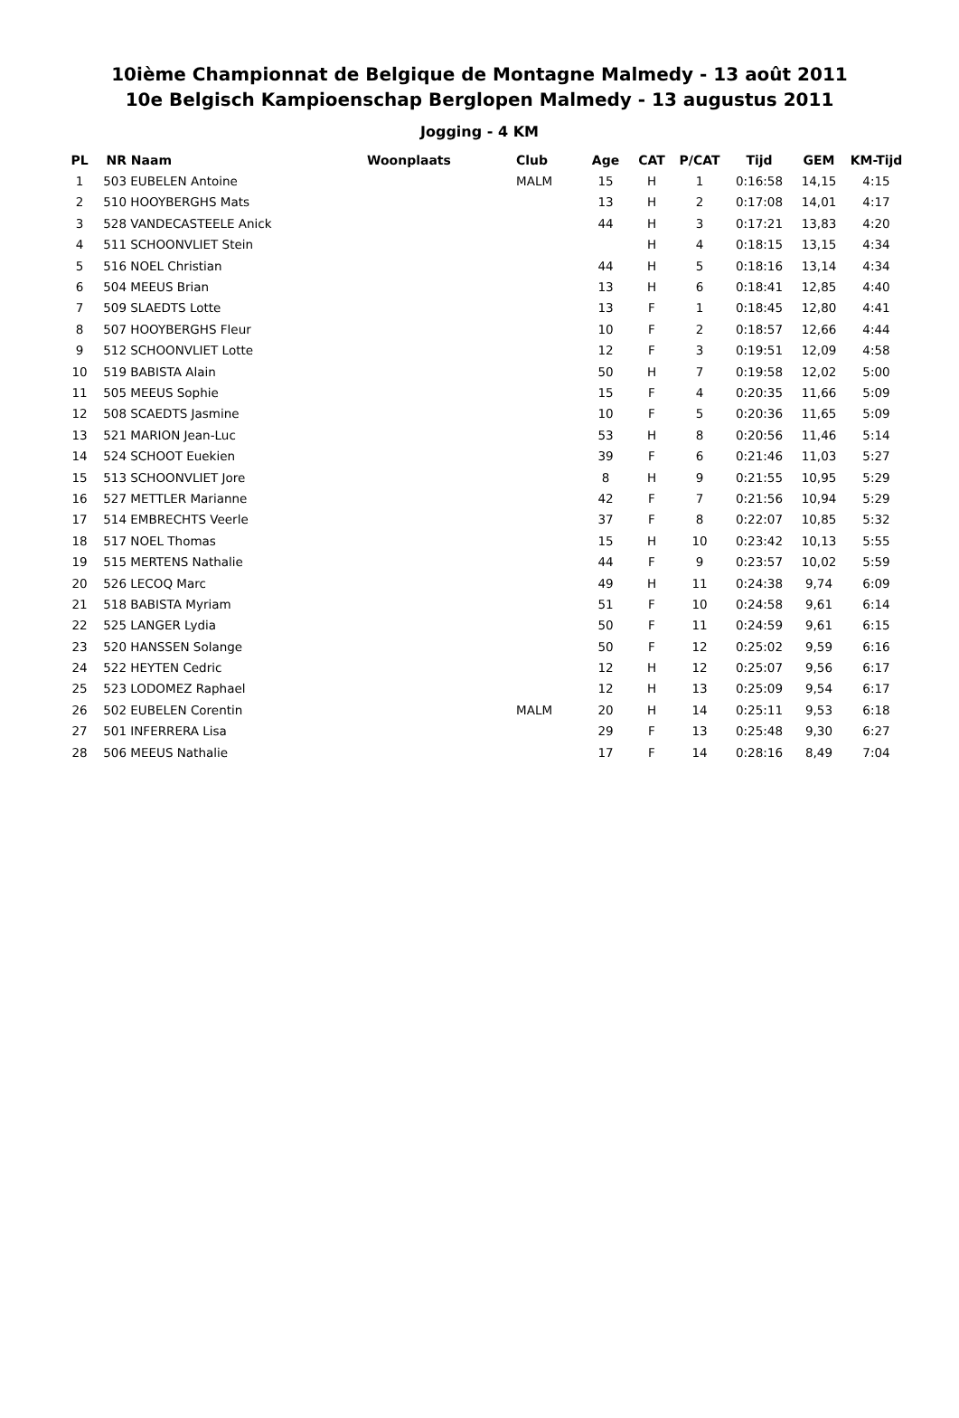10ième Championnat de Belgique de Montagne Malmedy - 13 août 2011
10e Belgisch Kampioenschap Berglopen Malmedy - 13 augustus 2011
Jogging - 4 KM
| PL | NR | Naam | Woonplaats | Club | Age | CAT | P/CAT | Tijd | GEM | KM-Tijd |
| --- | --- | --- | --- | --- | --- | --- | --- | --- | --- | --- |
| 1 | 503 | EUBELEN Antoine | | MALM | 15 | H | 1 | 0:16:58 | 14,15 | 4:15 |
| 2 | 510 | HOOYBERGHS Mats | | | 13 | H | 2 | 0:17:08 | 14,01 | 4:17 |
| 3 | 528 | VANDECASTEELE Anick | | | 44 | H | 3 | 0:17:21 | 13,83 | 4:20 |
| 4 | 511 | SCHOONVLIET Stein | | | | H | 4 | 0:18:15 | 13,15 | 4:34 |
| 5 | 516 | NOEL Christian | | | 44 | H | 5 | 0:18:16 | 13,14 | 4:34 |
| 6 | 504 | MEEUS Brian | | | 13 | H | 6 | 0:18:41 | 12,85 | 4:40 |
| 7 | 509 | SLAEDTS Lotte | | | 13 | F | 1 | 0:18:45 | 12,80 | 4:41 |
| 8 | 507 | HOOYBERGHS Fleur | | | 10 | F | 2 | 0:18:57 | 12,66 | 4:44 |
| 9 | 512 | SCHOONVLIET Lotte | | | 12 | F | 3 | 0:19:51 | 12,09 | 4:58 |
| 10 | 519 | BABISTA Alain | | | 50 | H | 7 | 0:19:58 | 12,02 | 5:00 |
| 11 | 505 | MEEUS Sophie | | | 15 | F | 4 | 0:20:35 | 11,66 | 5:09 |
| 12 | 508 | SCAEDTS Jasmine | | | 10 | F | 5 | 0:20:36 | 11,65 | 5:09 |
| 13 | 521 | MARION Jean-Luc | | | 53 | H | 8 | 0:20:56 | 11,46 | 5:14 |
| 14 | 524 | SCHOOT Euekien | | | 39 | F | 6 | 0:21:46 | 11,03 | 5:27 |
| 15 | 513 | SCHOONVLIET Jore | | | 8 | H | 9 | 0:21:55 | 10,95 | 5:29 |
| 16 | 527 | METTLER Marianne | | | 42 | F | 7 | 0:21:56 | 10,94 | 5:29 |
| 17 | 514 | EMBRECHTS Veerle | | | 37 | F | 8 | 0:22:07 | 10,85 | 5:32 |
| 18 | 517 | NOEL Thomas | | | 15 | H | 10 | 0:23:42 | 10,13 | 5:55 |
| 19 | 515 | MERTENS Nathalie | | | 44 | F | 9 | 0:23:57 | 10,02 | 5:59 |
| 20 | 526 | LECOQ Marc | | | 49 | H | 11 | 0:24:38 | 9,74 | 6:09 |
| 21 | 518 | BABISTA Myriam | | | 51 | F | 10 | 0:24:58 | 9,61 | 6:14 |
| 22 | 525 | LANGER Lydia | | | 50 | F | 11 | 0:24:59 | 9,61 | 6:15 |
| 23 | 520 | HANSSEN Solange | | | 50 | F | 12 | 0:25:02 | 9,59 | 6:16 |
| 24 | 522 | HEYTEN Cedric | | | 12 | H | 12 | 0:25:07 | 9,56 | 6:17 |
| 25 | 523 | LODOMEZ Raphael | | | 12 | H | 13 | 0:25:09 | 9,54 | 6:17 |
| 26 | 502 | EUBELEN Corentin | | MALM | 20 | H | 14 | 0:25:11 | 9,53 | 6:18 |
| 27 | 501 | INFERRERA Lisa | | | 29 | F | 13 | 0:25:48 | 9,30 | 6:27 |
| 28 | 506 | MEEUS Nathalie | | | 17 | F | 14 | 0:28:16 | 8,49 | 7:04 |